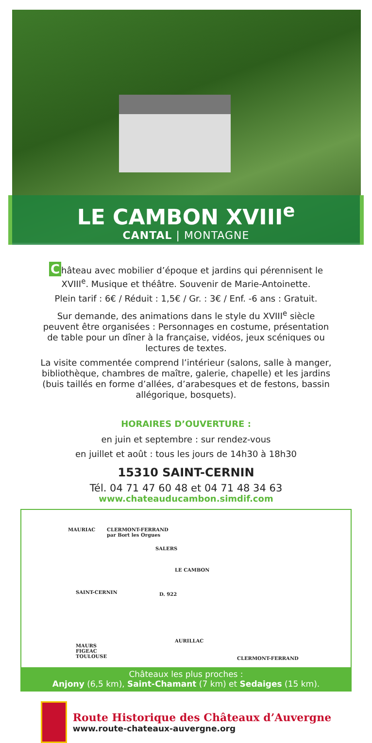LE CAMBON XVIII<sup>e</sup>
CANTAL | MONTAGNE
Château avec mobilier d’époque et jardins qui pérennisent le XVIII<sup>e</sup>. Musique et théâtre. Souvenir de Marie-Antoinette.
Plein tarif : 6€ / Réduit : 1,5€ / Gr. : 3€ / Enf. -6 ans : Gratuit.
Sur demande, des animations dans le style du XVIII<sup>e</sup> siècle peuvent être organisées : Personnages en costume, présentation de table pour un dîner à la française, vidéos, jeux scéniques ou lectures de textes.
La visite commentée comprend l’intérieur (salons, salle à manger, bibliothèque, chambres de maître, galerie, chapelle) et les jardins (buis taillés en forme d’allées, d’arabesques et de festons, bassin allégorique, bosquets).
HORAIRES D’OUVERTURE :
en juin et septembre : sur rendez-vous
en juillet et août : tous les jours de 14h30 à 18h30
15310 SAINT-CERNIN
Tél. 04 71 47 60 48 et 04 71 48 34 63
www.chateauducambon.simdif.com
MAURIAC CLERMONT-FERRAND
par Bort les Orgues
SALERS
LE CAMBON
SAINT-CERNIN D. 922
AURILLAC
MAURS
FIGEAC
TOULOUSE CLERMONT-FERRAND
Châteaux les plus proches :
Anjony (6,5 km), Saint-Chamant (7 km) et Sedaiges (15 km).
Route Historique des Châteaux d’Auvergne
www.route-chateaux-auvergne.org